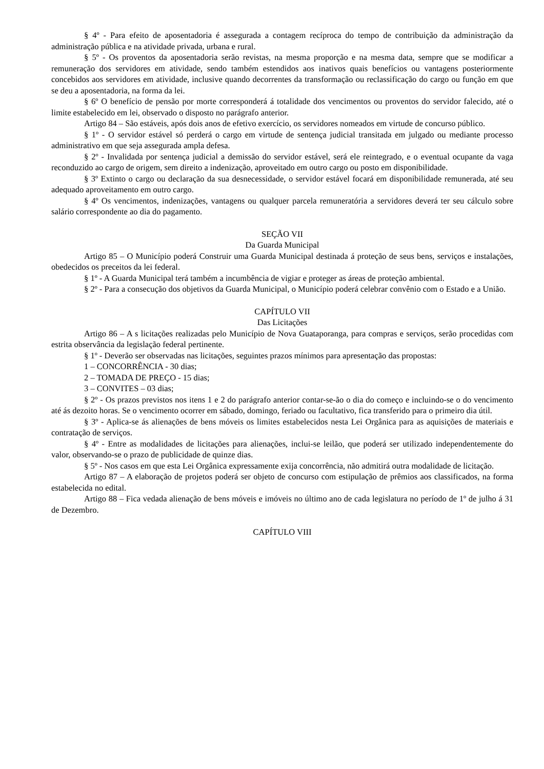§ 4º - Para efeito de aposentadoria é assegurada a contagem recíproca do tempo de contribuição da administração da administração pública e na atividade privada, urbana e rural.
§ 5º - Os proventos da aposentadoria serão revistas, na mesma proporção e na mesma data, sempre que se modificar a remuneração dos servidores em atividade, sendo também estendidos aos inativos quais benefícios ou vantagens posteriormente concebidos aos servidores em atividade, inclusive quando decorrentes da transformação ou reclassificação do cargo ou função em que se deu a aposentadoria, na forma da lei.
§ 6º O benefício de pensão por morte corresponderá á totalidade dos vencimentos ou proventos do servidor falecido, até o limite estabelecido em lei, observado o disposto no parágrafo anterior.
Artigo 84 – São estáveis, após dois anos de efetivo exercício, os servidores nomeados em virtude de concurso público.
§ 1º - O servidor estável só perderá o cargo em virtude de sentença judicial transitada em julgado ou mediante processo administrativo em que seja assegurada ampla defesa.
§ 2º - Invalidada por sentença judicial a demissão do servidor estável, será ele reintegrado, e o eventual ocupante da vaga reconduzido ao cargo de origem, sem direito a indenização, aproveitado em outro cargo ou posto em disponibilidade.
§ 3º Extinto o cargo ou declaração da sua desnecessidade, o servidor estável focará em disponibilidade remunerada, até seu adequado aproveitamento em outro cargo.
§ 4º Os vencimentos, indenizações, vantagens ou qualquer parcela remuneratória a servidores deverá ter seu cálculo sobre salário correspondente ao dia do pagamento.
SEÇÃO VII
Da Guarda Municipal
Artigo 85 – O Município poderá Construir uma Guarda Municipal destinada á proteção de seus bens, serviços e instalações, obedecidos os preceitos da lei federal.
§ 1º - A Guarda Municipal terá também a incumbência de vigiar e proteger as áreas de proteção ambiental.
§ 2º - Para a consecução dos objetivos da Guarda Municipal, o Município poderá celebrar convênio com o Estado e a União.
CAPÍTULO VII
Das Licitações
Artigo 86 – A s licitações realizadas pelo Município de Nova Guataporanga, para compras e serviços, serão procedidas com estrita observância da legislação federal pertinente.
§ 1º - Deverão ser observadas nas licitações, seguintes prazos mínimos para apresentação das propostas:
1 – CONCORRÊNCIA - 30 dias;
2 – TOMADA DE PREÇO - 15 dias;
3 – CONVITES – 03 dias;
§ 2º - Os prazos previstos nos itens 1 e 2 do parágrafo anterior contar-se-ão o dia do começo e incluindo-se o do vencimento até ás dezoito horas. Se o vencimento ocorrer em sábado, domingo, feriado ou facultativo, fica transferido para o primeiro dia útil.
§ 3º - Aplica-se ás alienações de bens móveis os limites estabelecidos nesta Lei Orgânica para as aquisições de materiais e contratação de serviços.
§ 4º - Entre as modalidades de licitações para alienações, inclui-se leilão, que poderá ser utilizado independentemente do valor, observando-se o prazo de publicidade de quinze dias.
§ 5º - Nos casos em que esta Lei Orgânica expressamente exija concorrência, não admitirá outra modalidade de licitação.
Artigo 87 – A elaboração de projetos poderá ser objeto de concurso com estipulação de prêmios aos classificados, na forma estabelecida no edital.
Artigo 88 – Fica vedada alienação de bens móveis e imóveis no último ano de cada legislatura no período de 1º de julho á 31 de Dezembro.
CAPÍTULO VIII